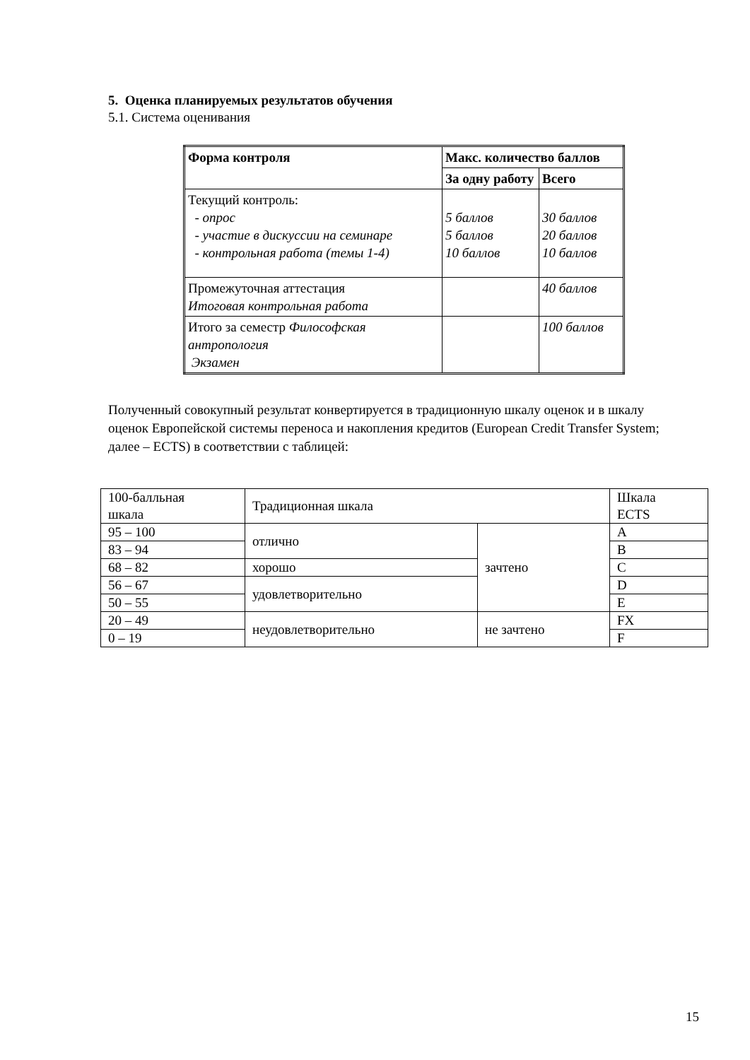5. Оценка планируемых результатов обучения
5.1. Система оценивания
| Форма контроля | Макс. количество баллов | |
| --- | --- | --- |
| | За одну работу | Всего |
| Текущий контроль: - опрос - участие в дискуссии на семинаре - контрольная работа (темы 1-4) | 5 баллов 5 баллов 10 баллов | 30 баллов 20 баллов 10 баллов |
| Промежуточная аттестация Итоговая контрольная работа | | 40 баллов |
| Итого за семестр Философская антропология Экзамен | | 100 баллов |
Полученный совокупный результат конвертируется в традиционную шкалу оценок и в шкалу оценок Европейской системы переноса и накопления кредитов (European Credit Transfer System; далее – ECTS) в соответствии с таблицей:
| 100-балльная шкала | Традиционная шкала | | Шкала ECTS |
| 95 – 100 | отлично | зачтено | A |
| 83 – 94 | | | B |
| 68 – 82 | хорошо | | C |
| 56 – 67 | удовлетворительно | | D |
| 50 – 55 | | | E |
| 20 – 49 | неудовлетворительно | не зачтено | FX |
| 0 – 19 | | | F |
15